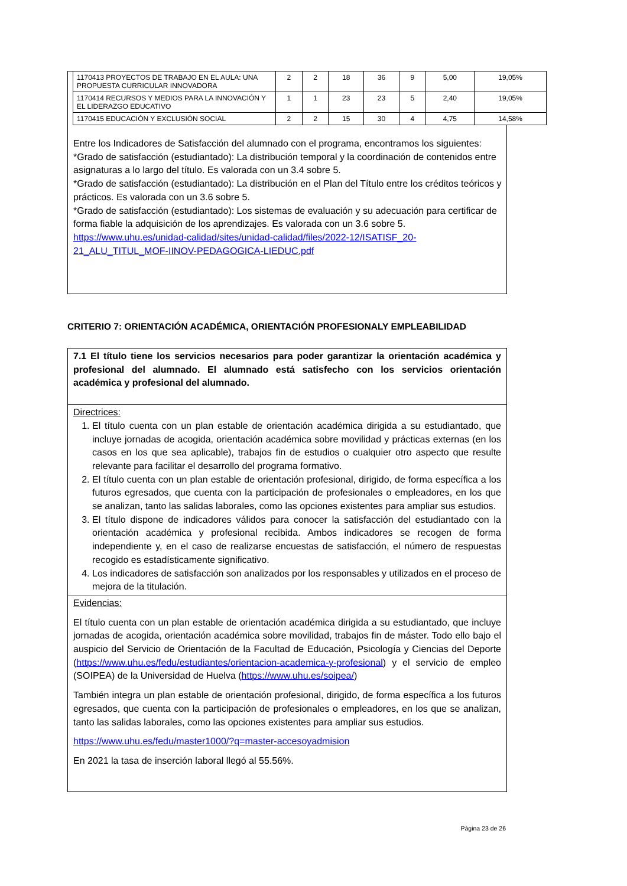| 1170413 PROYECTOS DE TRABAJO EN EL AULA: UNA PROPUESTA CURRICULAR INNOVADORA | 2 | 2 | 18 | 36 | 9 | 5,00 | 19,05% |
| 1170414 RECURSOS Y MEDIOS PARA LA INNOVACIÓN Y EL LIDERAZGO EDUCATIVO | 1 | 1 | 23 | 23 | 5 | 2,40 | 19,05% |
| 1170415 EDUCACIÓN Y EXCLUSIÓN SOCIAL | 2 | 2 | 15 | 30 | 4 | 4,75 | 14,58% |
Entre los Indicadores de Satisfacción del alumnado con el programa, encontramos los siguientes:
*Grado de satisfacción (estudiantado): La distribución temporal y la coordinación de contenidos entre asignaturas a lo largo del título. Es valorada con un 3.4 sobre 5.
*Grado de satisfacción (estudiantado): La distribución en el Plan del Título entre los créditos teóricos y prácticos. Es valorada con un 3.6 sobre 5.
*Grado de satisfacción (estudiantado): Los sistemas de evaluación y su adecuación para certificar de forma fiable la adquisición de los aprendizajes. Es valorada con un 3.6 sobre 5.
https://www.uhu.es/unidad-calidad/sites/unidad-calidad/files/2022-12/ISATISF_20-21_ALU_TITUL_MOF-IINOV-PEDAGOGICA-LIEDUC.pdf
CRITERIO 7: ORIENTACIÓN ACADÉMICA, ORIENTACIÓN PROFESIONALY EMPLEABILIDAD
7.1 El título tiene los servicios necesarios para poder garantizar la orientación académica y profesional del alumnado. El alumnado está satisfecho con los servicios orientación académica y profesional del alumnado.
Directrices:
1. El título cuenta con un plan estable de orientación académica dirigida a su estudiantado, que incluye jornadas de acogida, orientación académica sobre movilidad y prácticas externas (en los casos en los que sea aplicable), trabajos fin de estudios o cualquier otro aspecto que resulte relevante para facilitar el desarrollo del programa formativo.
2. El título cuenta con un plan estable de orientación profesional, dirigido, de forma específica a los futuros egresados, que cuenta con la participación de profesionales o empleadores, en los que se analizan, tanto las salidas laborales, como las opciones existentes para ampliar sus estudios.
3. El título dispone de indicadores válidos para conocer la satisfacción del estudiantado con la orientación académica y profesional recibida. Ambos indicadores se recogen de forma independiente y, en el caso de realizarse encuestas de satisfacción, el número de respuestas recogido es estadísticamente significativo.
4. Los indicadores de satisfacción son analizados por los responsables y utilizados en el proceso de mejora de la titulación.
Evidencias:
El título cuenta con un plan estable de orientación académica dirigida a su estudiantado, que incluye jornadas de acogida, orientación académica sobre movilidad, trabajos fin de máster. Todo ello bajo el auspicio del Servicio de Orientación de la Facultad de Educación, Psicología y Ciencias del Deporte (https://www.uhu.es/fedu/estudiantes/orientacion-academica-y-profesional) y el servicio de empleo (SOIPEA) de la Universidad de Huelva (https://www.uhu.es/soipea/)
También integra un plan estable de orientación profesional, dirigido, de forma específica a los futuros egresados, que cuenta con la participación de profesionales o empleadores, en los que se analizan, tanto las salidas laborales, como las opciones existentes para ampliar sus estudios.
https://www.uhu.es/fedu/master1000/?q=master-accesoyadmision
En 2021 la tasa de inserción laboral llegó al 55.56%.
Página 23 de 26